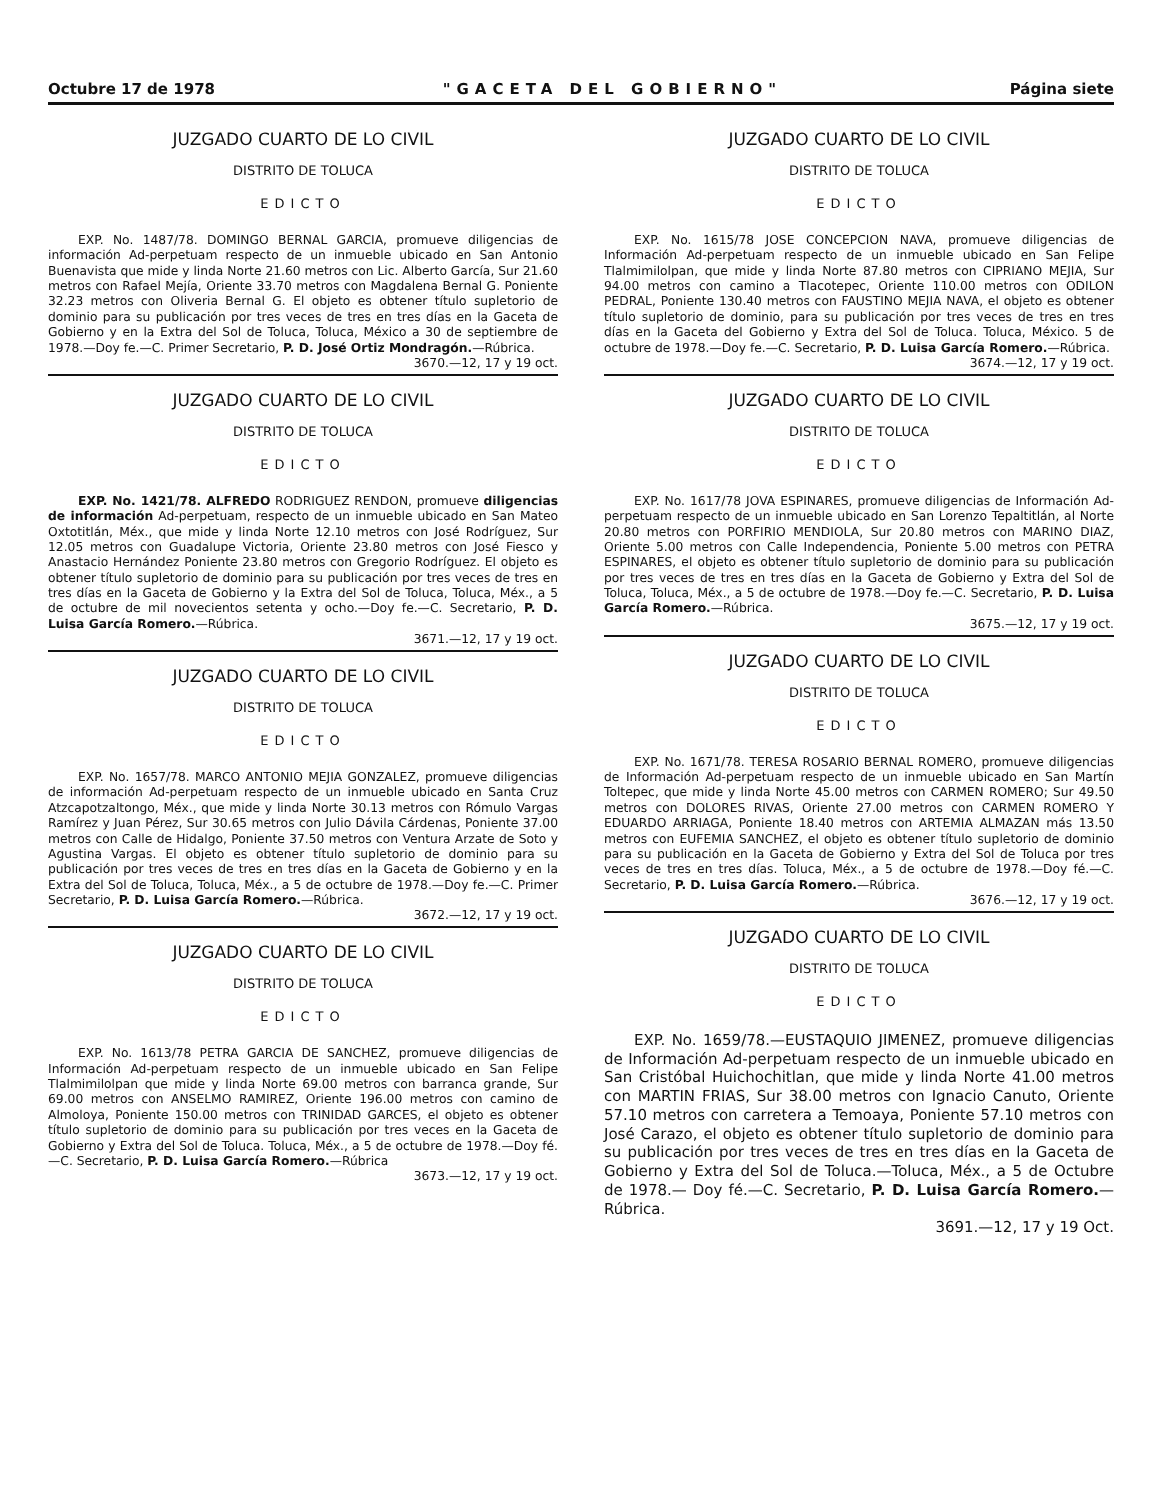Octubre 17 de 1978 "GACETA DEL GOBIERNO" Página siete
JUZGADO CUARTO DE LO CIVIL
DISTRITO DE TOLUCA
EDICTO
EXP. No. 1487/78. DOMINGO BERNAL GARCIA, promueve diligencias de información Ad-perpetuam respecto de un inmueble ubicado en San Antonio Buenavista que mide y linda Norte 21.60 metros con Lic. Alberto García, Sur 21.60 metros con Rafael Mejía, Oriente 33.70 metros con Magdalena Bernal G. Poniente 32.23 metros con Oliveria Bernal G. El objeto es obtener título supletorio de dominio para su publicación por tres veces de tres en tres días en la Gaceta de Gobierno y en la Extra del Sol de Toluca, Toluca, México a 30 de septiembre de 1978.—Doy fe.—C. Primer Secretario, P. D. José Ortiz Mondragón.—Rúbrica.
3670.—12, 17 y 19 oct.
JUZGADO CUARTO DE LO CIVIL
DISTRITO DE TOLUCA
EDICTO
EXP. No. 1421/78. ALFREDO RODRIGUEZ RENDON, promueve diligencias de información Ad-perpetuam, respecto de un inmueble ubicado en San Mateo Oxtotitlán, Méx., que mide y linda Norte 12.10 metros con José Rodríguez, Sur 12.05 metros con Guadalupe Victoria, Oriente 23.80 metros con José Fiesco y Anastacio Hernández Poniente 23.80 metros con Gregorio Rodríguez. El objeto es obtener título supletorio de dominio para su publicación por tres veces de tres en tres días en la Gaceta de Gobierno y la Extra del Sol de Toluca, Toluca, Méx., a 5 de octubre de mil novecientos setenta y ocho.—Doy fe.—C. Secretario, P. D. Luisa García Romero.—Rúbrica.
3671.—12, 17 y 19 oct.
JUZGADO CUARTO DE LO CIVIL
DISTRITO DE TOLUCA
EDICTO
EXP. No. 1657/78. MARCO ANTONIO MEJIA GONZALEZ, promueve diligencias de información Ad-perpetuam respecto de un inmueble ubicado en Santa Cruz Atzcapotzaltongo, Méx., que mide y linda Norte 30.13 metros con Rómulo Vargas Ramírez y Juan Pérez, Sur 30.65 metros con Julio Dávila Cárdenas, Poniente 37.00 metros con Calle de Hidalgo, Poniente 37.50 metros con Ventura Arzate de Soto y Agustina Vargas. El objeto es obtener título supletorio de dominio para su publicación por tres veces de tres en tres días en la Gaceta de Gobierno y en la Extra del Sol de Toluca, Toluca, Méx., a 5 de octubre de 1978.—Doy fe.—C. Primer Secretario, P. D. Luisa García Romero.—Rúbrica.
3672.—12, 17 y 19 oct.
JUZGADO CUARTO DE LO CIVIL
DISTRITO DE TOLUCA
EDICTO
EXP. No. 1613/78 PETRA GARCIA DE SANCHEZ, promueve diligencias de Información Ad-perpetuam respecto de un inmueble ubicado en San Felipe Tlalmimilolpan que mide y linda Norte 69.00 metros con barranca grande, Sur 69.00 metros con ANSELMO RAMIREZ, Oriente 196.00 metros con camino de Almoloya, Poniente 150.00 metros con TRINIDAD GARCES, el objeto es obtener título supletorio de dominio para su publicación por tres veces en la Gaceta de Gobierno y Extra del Sol de Toluca. Toluca, Méx., a 5 de octubre de 1978.—Doy fé.—C. Secretario, P. D. Luisa García Romero.—Rúbrica
3673.—12, 17 y 19 oct.
JUZGADO CUARTO DE LO CIVIL
DISTRITO DE TOLUCA
EDICTO
EXP. No. 1615/78 JOSE CONCEPCION NAVA, promueve diligencias de Información Ad-perpetuam respecto de un inmueble ubicado en San Felipe Tlalmimilolpan, que mide y linda Norte 87.80 metros con CIPRIANO MEJIA, Sur 94.00 metros con camino a Tlacotepec, Oriente 110.00 metros con ODILON PEDRAL, Poniente 130.40 metros con FAUSTINO MEJIA NAVA, el objeto es obtener título supletorio de dominio, para su publicación por tres veces de tres en tres días en la Gaceta del Gobierno y Extra del Sol de Toluca. Toluca, México. 5 de octubre de 1978.—Doy fe.—C. Secretario, P. D. Luisa García Romero.—Rúbrica.
3674.—12, 17 y 19 oct.
JUZGADO CUARTO DE LO CIVIL
DISTRITO DE TOLUCA
EDICTO
EXP. No. 1617/78 JOVA ESPINARES, promueve diligencias de Información Ad-perpetuam respecto de un inmueble ubicado en San Lorenzo Tepaltitlán, al Norte 20.80 metros con PORFIRIO MENDIOLA, Sur 20.80 metros con MARINO DIAZ, Oriente 5.00 metros con Calle Independencia, Poniente 5.00 metros con PETRA ESPINARES, el objeto es obtener título supletorio de dominio para su publicación por tres veces de tres en tres días en la Gaceta de Gobierno y Extra del Sol de Toluca, Toluca, Méx., a 5 de octubre de 1978.—Doy fe.—C. Secretario, P. D. Luisa García Romero.—Rúbrica.
3675.—12, 17 y 19 oct.
JUZGADO CUARTO DE LO CIVIL
DISTRITO DE TOLUCA
EDICTO
EXP. No. 1671/78. TERESA ROSARIO BERNAL ROMERO, promueve diligencias de Información Ad-perpetuam respecto de un inmueble ubicado en San Martín Toltepec, que mide y linda Norte 45.00 metros con CARMEN ROMERO; Sur 49.50 metros con DOLORES RIVAS, Oriente 27.00 metros con CARMEN ROMERO Y EDUARDO ARRIAGA, Poniente 18.40 metros con ARTEMIA ALMAZAN más 13.50 metros con EUFEMIA SANCHEZ, el objeto es obtener título supletorio de dominio para su publicación en la Gaceta de Gobierno y Extra del Sol de Toluca por tres veces de tres en tres días. Toluca, Méx., a 5 de octubre de 1978.—Doy fé.—C. Secretario, P. D. Luisa García Romero.—Rúbrica.
3676.—12, 17 y 19 oct.
JUZGADO CUARTO DE LO CIVIL
DISTRITO DE TOLUCA
EDICTO
EXP. No. 1659/78.—EUSTAQUIO JIMENEZ, promueve diligencias de Información Ad-perpetuam respecto de un inmueble ubicado en San Cristóbal Huichochitlan, que mide y linda Norte 41.00 metros con MARTIN FRIAS, Sur 38.00 metros con Ignacio Canuto, Oriente 57.10 metros con carretera a Temoaya, Poniente 57.10 metros con José Carazo, el objeto es obtener título supletorio de dominio para su publicación por tres veces de tres en tres días en la Gaceta de Gobierno y Extra del Sol de Toluca.—Toluca, Méx., a 5 de Octubre de 1978.— Doy fé.—C. Secretario, P. D. Luisa García Romero.—Rúbrica.
3691.—12, 17 y 19 Oct.